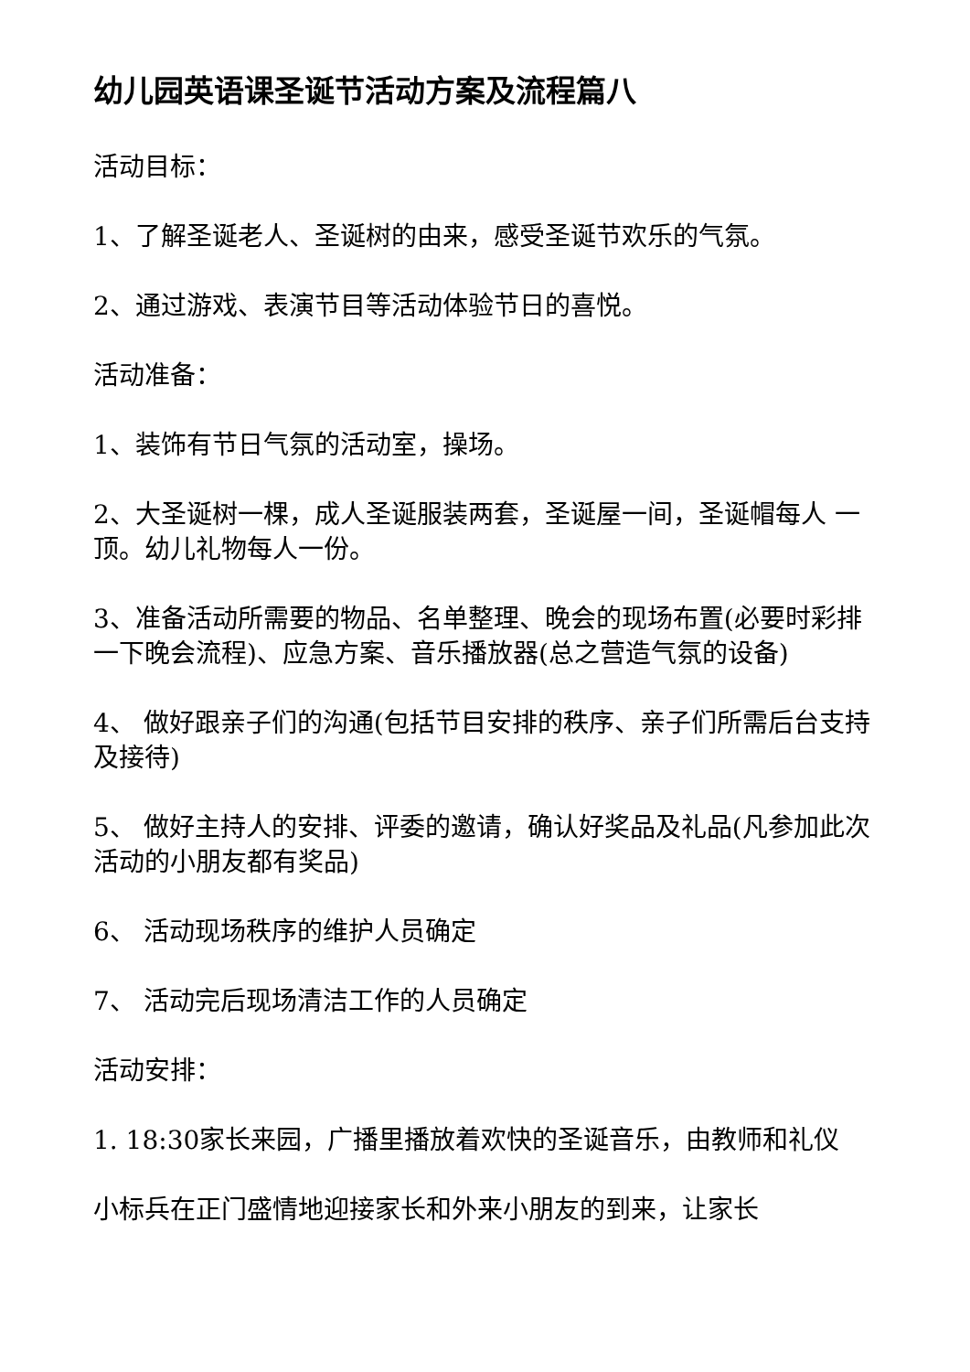幼儿园英语课圣诞节活动方案及流程篇八
活动目标：
1、了解圣诞老人、圣诞树的由来，感受圣诞节欢乐的气氛。
2、通过游戏、表演节目等活动体验节日的喜悦。
活动准备：
1、装饰有节日气氛的活动室，操场。
2、大圣诞树一棵，成人圣诞服装两套，圣诞屋一间，圣诞帽每人 一顶。幼儿礼物每人一份。
3、准备活动所需要的物品、名单整理、晚会的现场布置(必要时彩排一下晚会流程)、应急方案、音乐播放器(总之营造气氛的设备)
4、 做好跟亲子们的沟通(包括节目安排的秩序、亲子们所需后台支持及接待)
5、 做好主持人的安排、评委的邀请，确认好奖品及礼品(凡参加此次活动的小朋友都有奖品)
6、 活动现场秩序的维护人员确定
7、 活动完后现场清洁工作的人员确定
活动安排：
1. 18:30家长来园，广播里播放着欢快的圣诞音乐，由教师和礼仪
小标兵在正门盛情地迎接家长和外来小朋友的到来，让家长